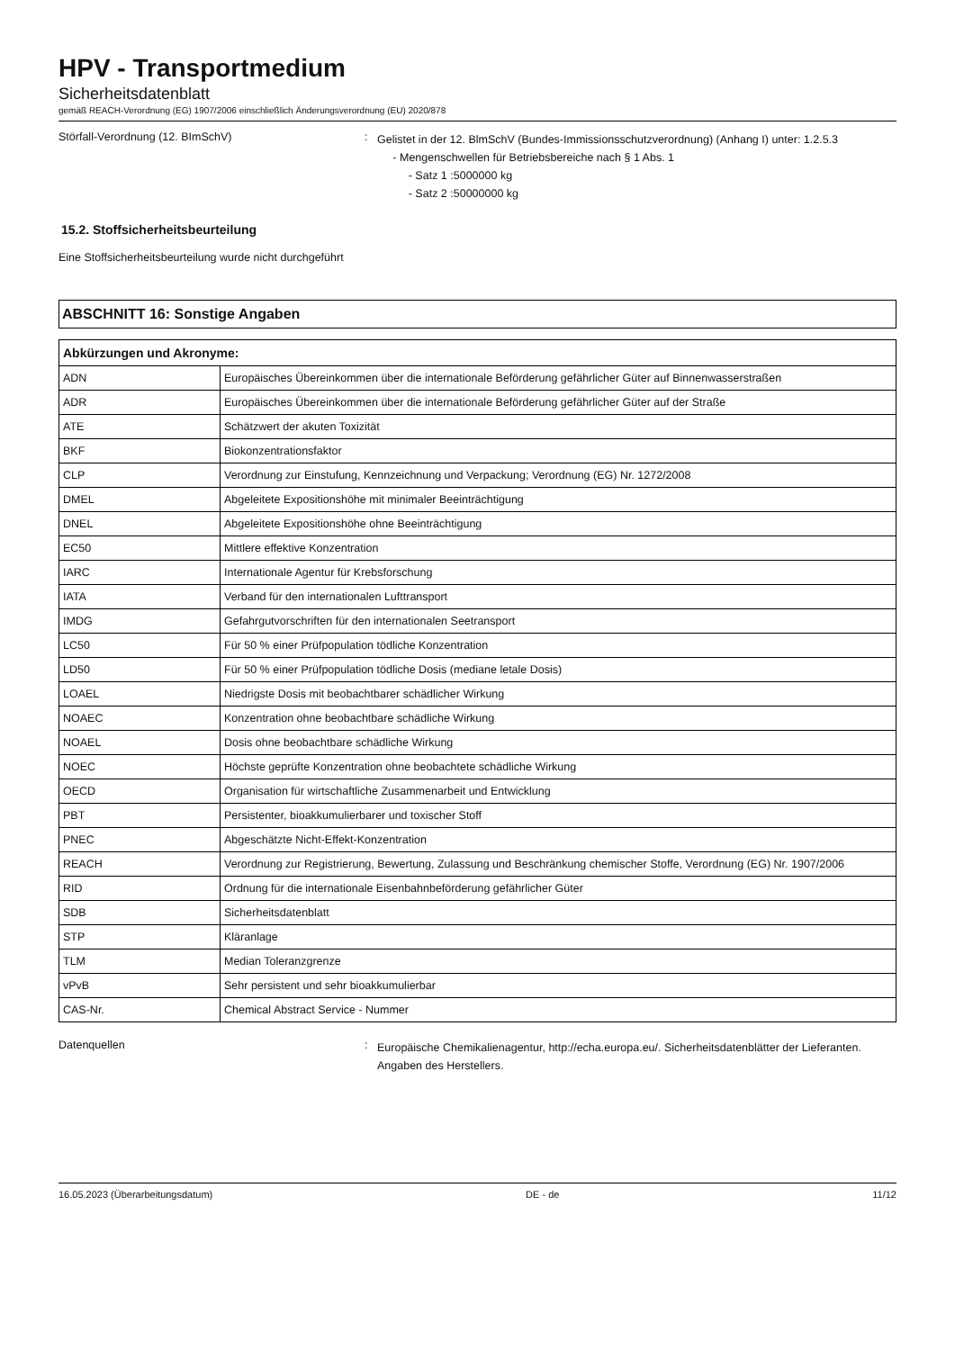HPV - Transportmedium
Sicherheitsdatenblatt
gemäß REACH-Verordnung (EG) 1907/2006 einschließlich Änderungsverordnung (EU) 2020/878
Störfall-Verordnung (12. BImSchV) :
Gelistet in der 12. BlmSchV (Bundes-Immissionsschutzverordnung) (Anhang I) unter: 1.2.5.3
- Mengenschwellen für Betriebsbereiche nach § 1 Abs. 1
- Satz 1 :5000000 kg
- Satz 2 :50000000 kg
15.2. Stoffsicherheitsbeurteilung
Eine Stoffsicherheitsbeurteilung wurde nicht durchgeführt
ABSCHNITT 16: Sonstige Angaben
| Abkürzungen und Akronyme: | |
| --- | --- |
| ADN | Europäisches Übereinkommen über die internationale Beförderung gefährlicher Güter auf Binnenwasserstraßen |
| ADR | Europäisches Übereinkommen über die internationale Beförderung gefährlicher Güter auf der Straße |
| ATE | Schätzwert der akuten Toxizität |
| BKF | Biokonzentrationsfaktor |
| CLP | Verordnung zur Einstufung, Kennzeichnung und Verpackung; Verordnung (EG) Nr. 1272/2008 |
| DMEL | Abgeleitete Expositionshöhe mit minimaler Beeinträchtigung |
| DNEL | Abgeleitete Expositionshöhe ohne Beeinträchtigung |
| EC50 | Mittlere effektive Konzentration |
| IARC | Internationale Agentur für Krebsforschung |
| IATA | Verband für den internationalen Lufttransport |
| IMDG | Gefahrgutvorschriften für den internationalen Seetransport |
| LC50 | Für 50 % einer Prüfpopulation tödliche Konzentration |
| LD50 | Für 50 % einer Prüfpopulation tödliche Dosis (mediane letale Dosis) |
| LOAEL | Niedrigste Dosis mit beobachtbarer schädlicher Wirkung |
| NOAEC | Konzentration ohne beobachtbare schädliche Wirkung |
| NOAEL | Dosis ohne beobachtbare schädliche Wirkung |
| NOEC | Höchste geprüfte Konzentration ohne beobachtete schädliche Wirkung |
| OECD | Organisation für wirtschaftliche Zusammenarbeit und Entwicklung |
| PBT | Persistenter, bioakkumulierbarer und toxischer Stoff |
| PNEC | Abgeschätzte Nicht-Effekt-Konzentration |
| REACH | Verordnung zur Registrierung, Bewertung, Zulassung und Beschränkung chemischer Stoffe, Verordnung (EG) Nr. 1907/2006 |
| RID | Ordnung für die internationale Eisenbahnbeförderung gefährlicher Güter |
| SDB | Sicherheitsdatenblatt |
| STP | Kläranlage |
| TLM | Median Toleranzgrenze |
| vPvB | Sehr persistent und sehr bioakkumulierbar |
| CAS-Nr. | Chemical Abstract Service - Nummer |
Datenquellen :
Europäische Chemikalienagentur, http://echa.europa.eu/. Sicherheitsdatenblätter der Lieferanten. Angaben des Herstellers.
16.05.2023 (Überarbeitungsdatum) DE - de 11/12